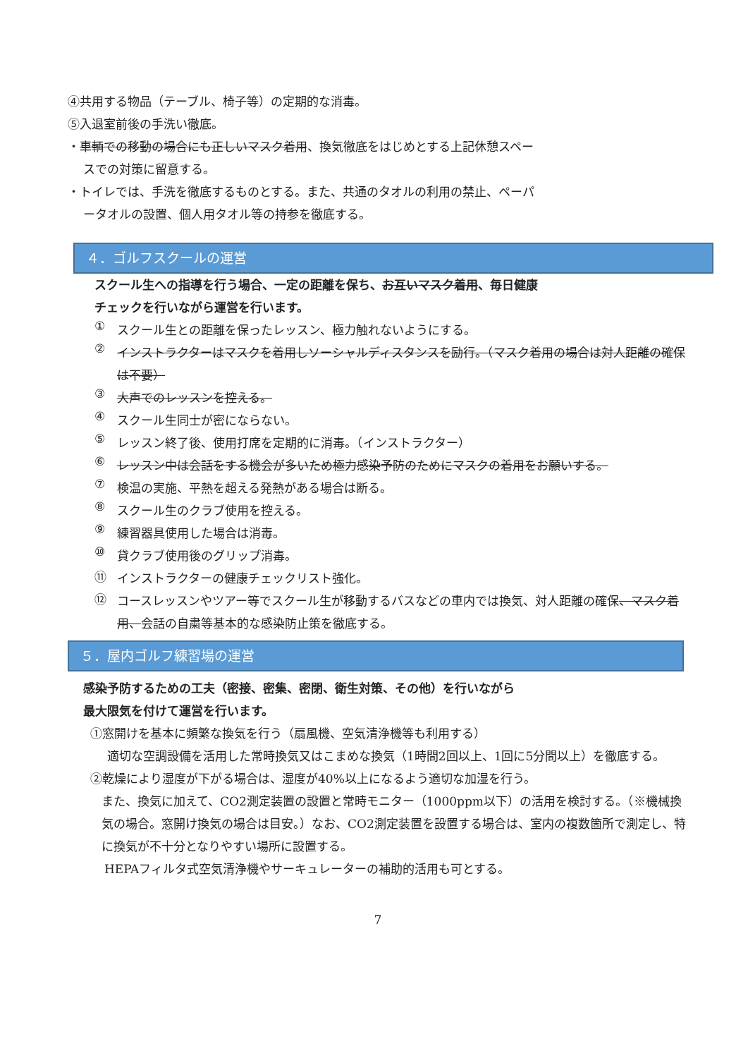④共用する物品（テーブル、椅子等）の定期的な消毒。
⑤入退室前後の手洗い徹底。
・車輌での移動の場合にも正しいマスク着用、換気徹底をはじめとする上記休憩スペー
スでの対策に留意する。
・トイレでは、手洗を徹底するものとする。また、共通のタオルの利用の禁止、ペーパ
ータオルの設置、個人用タオル等の持参を徹底する。
４．ゴルフスクールの運営
スクール生への指導を行う場合、一定の距離を保ち、お互いマスク着用、毎日健康
チェックを行いながら運営を行います。
①
スクール生との距離を保ったレッスン、極力触れないようにする。
②
インストラクターはマスクを着用しソーシャルディスタンスを励行。（マスク着用の場合は対人距離の確保は不要）
③
大声でのレッスンを控える。
④
スクール生同士が密にならない。
⑤
レッスン終了後、使用打席を定期的に消毒。（インストラクター）
⑥
レッスン中は会話をする機会が多いため極力感染予防のためにマスクの着用をお願いする。
⑦
検温の実施、平熱を超える発熱がある場合は断る。
⑧
スクール生のクラブ使用を控える。
⑨
練習器具使用した場合は消毒。
⑩
貸クラブ使用後のグリップ消毒。
⑪
インストラクターの健康チェックリスト強化。
⑫
コースレッスンやツアー等でスクール生が移動するバスなどの車内では換気、対人距離の確保、マスク着用、会話の自粛等基本的な感染防止策を徹底する。
５．屋内ゴルフ練習場の運営
感染予防するための工夫（密接、密集、密閉、衛生対策、その他）を行いながら
最大限気を付けて運営を行います。
①窓開けを基本に頻繁な換気を行う（扇風機、空気清浄機等も利用する）
適切な空調設備を活用した常時換気又はこまめな換気（1時間2回以上、1回に5分間以上）を徹底する。
②乾燥により湿度が下がる場合は、湿度が40%以上になるよう適切な加湿を行う。
また、換気に加えて、CO2測定装置の設置と常時モニター（1000ppm以下）の活用を検討する。（※機械換気の場合。窓開け換気の場合は目安。）なお、CO2測定装置を設置する場合は、室内の複数箇所で測定し、特に換気が不十分となりやすい場所に設置する。
HEPAフィルタ式空気清浄機やサーキュレーターの補助的活用も可とする。
7